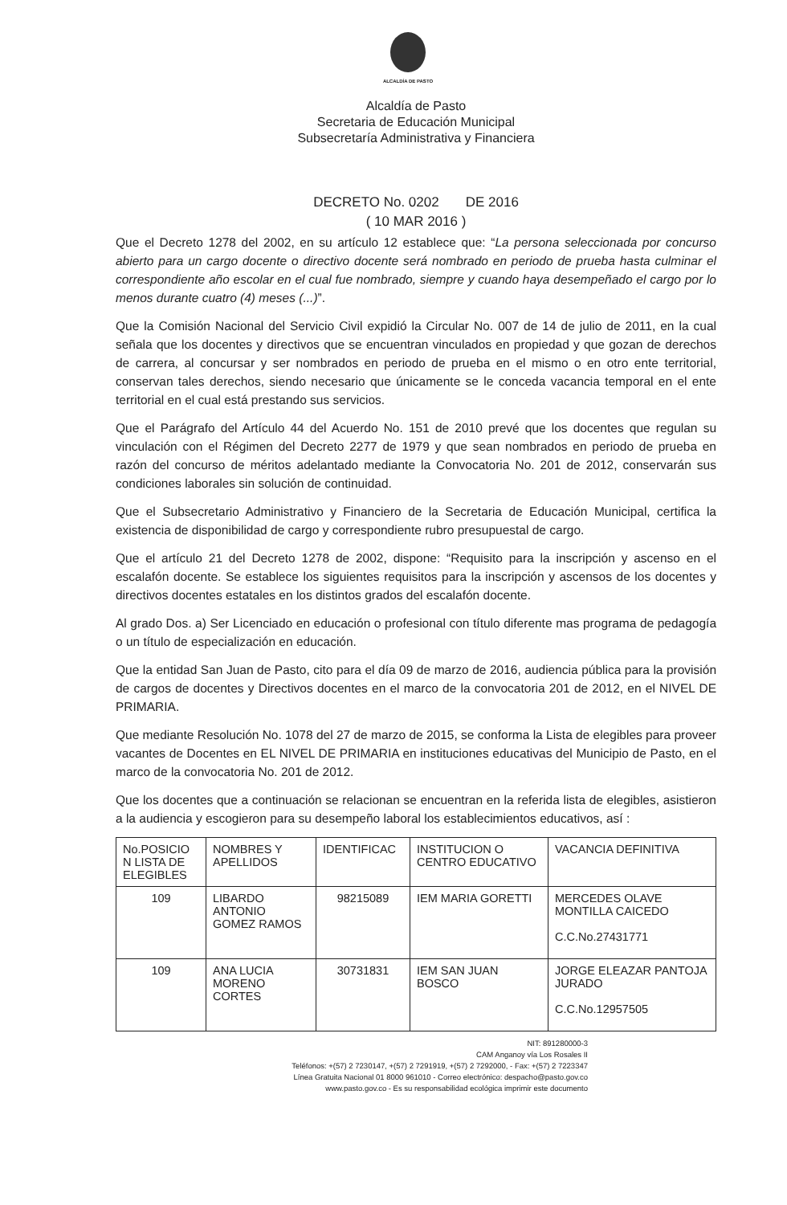ALCALDÍA DE PASTO
Alcaldía de Pasto
Secretaria de Educación Municipal
Subsecretaría Administrativa y Financiera
DECRETO No. 0202 DE 2016
( 10 MAR 2016 )
Que el Decreto 1278 del 2002, en su artículo 12 establece que: “La persona seleccionada por concurso abierto para un cargo docente o directivo docente será nombrado en periodo de prueba hasta culminar el correspondiente año escolar en el cual fue nombrado, siempre y cuando haya desempeñado el cargo por lo menos durante cuatro (4) meses (...)”.
Que la Comisión Nacional del Servicio Civil expidió la Circular No. 007 de 14 de julio de 2011, en la cual señala que los docentes y directivos que se encuentran vinculados en propiedad y que gozan de derechos de carrera, al concursar y ser nombrados en periodo de prueba en el mismo o en otro ente territorial, conservan tales derechos, siendo necesario que únicamente se le conceda vacancia temporal en el ente territorial en el cual está prestando sus servicios.
Que el Parágrafo del Artículo 44 del Acuerdo No. 151 de 2010 prevé que los docentes que regulan su vinculación con el Régimen del Decreto 2277 de 1979 y que sean nombrados en periodo de prueba en razón del concurso de méritos adelantado mediante la Convocatoria No. 201 de 2012, conservarán sus condiciones laborales sin solución de continuidad.
Que el Subsecretario Administrativo y Financiero de la Secretaria de Educación Municipal, certifica la existencia de disponibilidad de cargo y correspondiente rubro presupuestal de cargo.
Que el artículo 21 del Decreto 1278 de 2002, dispone: “Requisito para la inscripción y ascenso en el escalafón docente. Se establece los siguientes requisitos para la inscripción y ascensos de los docentes y directivos docentes estatales en los distintos grados del escalafón docente.
Al grado Dos. a) Ser Licenciado en educación o profesional con título diferente mas programa de pedagogía o un título de especialización en educación.
Que la entidad San Juan de Pasto, cito para el día 09 de marzo de 2016, audiencia pública para la provisión de cargos de docentes y Directivos docentes en el marco de la convocatoria 201 de 2012, en el NIVEL DE PRIMARIA.
Que mediante Resolución No. 1078 del 27 de marzo de 2015, se conforma la Lista de elegibles para proveer vacantes de Docentes en EL NIVEL DE PRIMARIA en instituciones educativas del Municipio de Pasto, en el marco de la convocatoria No. 201 de 2012.
Que los docentes que a continuación se relacionan se encuentran en la referida lista de elegibles, asistieron a la audiencia y escogieron para su desempeño laboral los establecimientos educativos, así :
| No.POSICIO N LISTA DE ELEGIBLES | NOMBRES Y APELLIDOS | IDENTIFICAC | INSTITUCION O CENTRO EDUCATIVO | VACANCIA DEFINITIVA |
| --- | --- | --- | --- | --- |
| 109 | LIBARDO ANTONIO GOMEZ RAMOS | 98215089 | IEM MARIA GORETTI | MERCEDES OLAVE MONTILLA CAICEDO C.C.No.27431771 |
| 109 | ANA LUCIA MORENO CORTES | 30731831 | IEM SAN JUAN BOSCO | JORGE ELEAZAR PANTOJA JURADO C.C.No.12957505 |
NIT: 891280000-3
CAM Anganoy vía Los Rosales II
Teléfonos: +(57) 2 7230147, +(57) 2 7291919, +(57) 2 7292000, - Fax: +(57) 2 7223347
Línea Gratuita Nacional 01 8000 961010 - Correo electrónico: despacho@pasto.gov.co
www.pasto.gov.co - Es su responsabilidad ecológica imprimir este documento